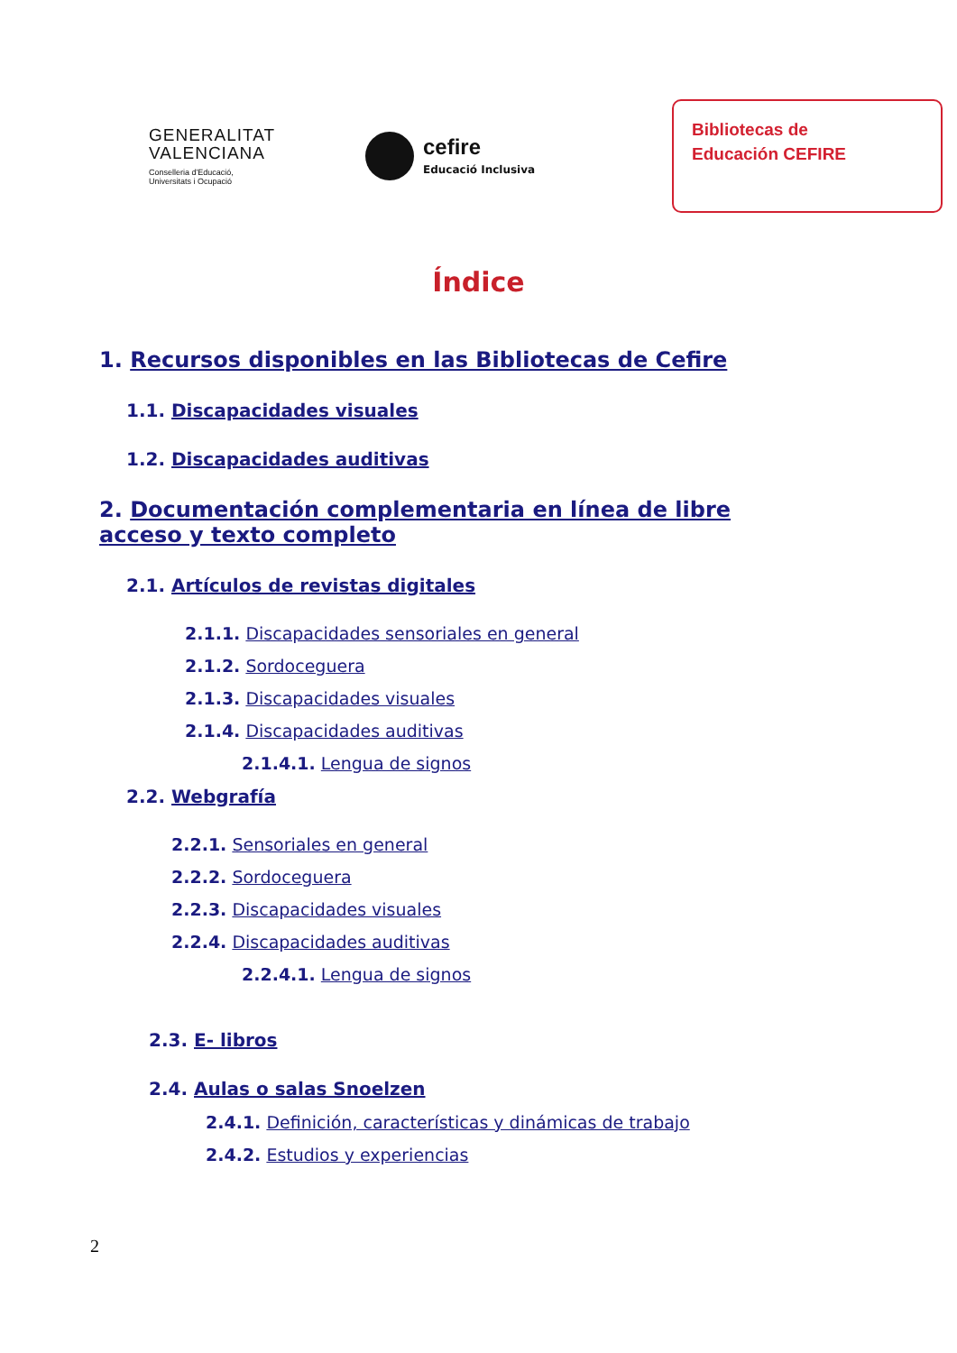GENERALITAT
VALENCIANA
Conselleria d'Educació,
Universitats i Ocupació
cefire
Educació Inclusiva
Bibliotecas de
Educación CEFIRE
Índice
1. Recursos disponibles en las Bibliotecas de Cefire
1.1. Discapacidades visuales
1.2. Discapacidades auditivas
2. Documentación complementaria en línea de libre acceso y texto completo
2.1. Artículos de revistas digitales
2.1.1. Discapacidades sensoriales en general
2.1.2. Sordoceguera
2.1.3. Discapacidades visuales
2.1.4. Discapacidades auditivas
2.1.4.1. Lengua de signos
2.2. Webgrafía
2.2.1. Sensoriales en general
2.2.2. Sordoceguera
2.2.3. Discapacidades visuales
2.2.4. Discapacidades auditivas
2.2.4.1. Lengua de signos
2.3. E- libros
2.4. Aulas o salas Snoelzen
2.4.1. Definición, características y dinámicas de trabajo
2.4.2. Estudios y experiencias
2